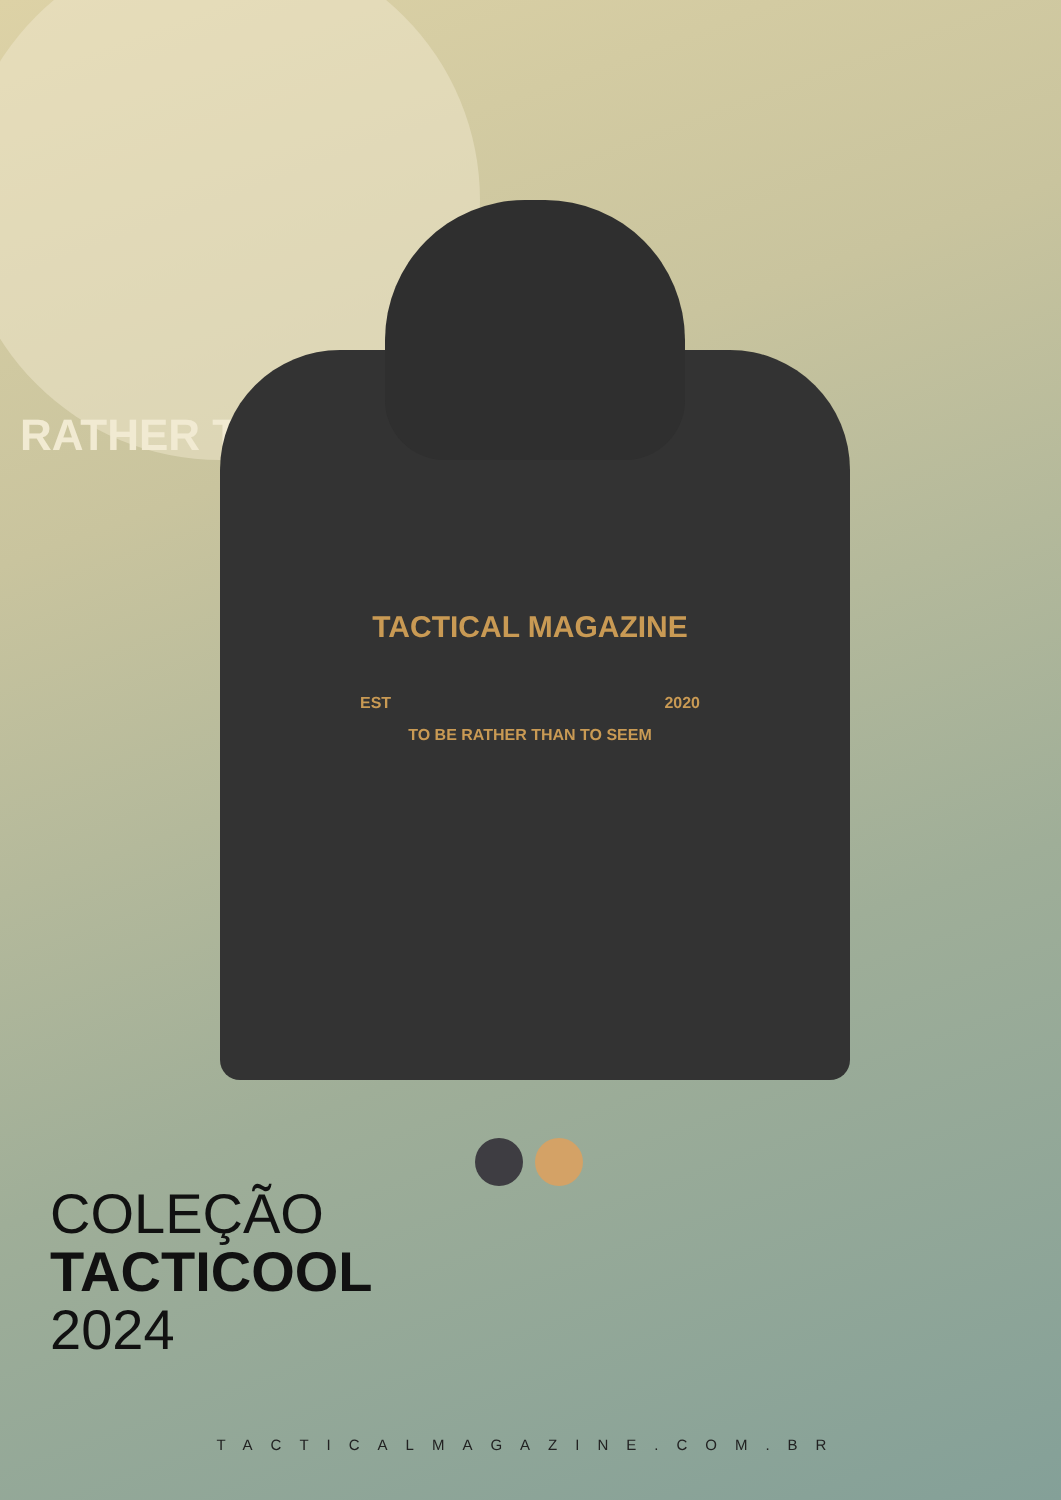RATHER TH
TACTICAL MAGAZINE
EST 2020
TO BE RATHER THAN TO SEEM
COLEÇÃO
TACTICOOL
2024
TACTICALMAGAZINE.COM.BR